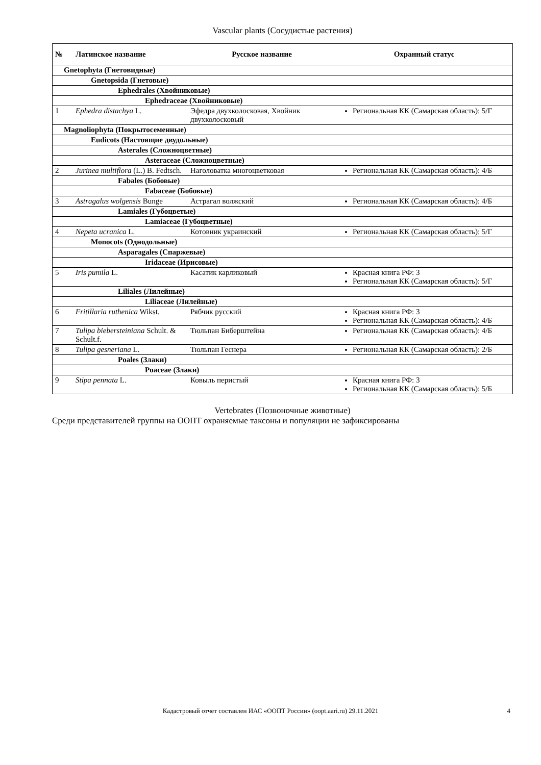Vascular plants (Сосудистые растения)
| № | Латинское название | Русское название | Охранный статус |
| --- | --- | --- | --- |
| Gnetophyta (Гнетовидные) | | | |
| Gnetopsida (Гнетовые) | | | |
| Ephedrales (Хвойниковые) | | | |
| Ephedraceae (Хвойниковые) | | | |
| 1 | Ephedra distachya L. | Эфедра двухколосковая, Хвойник двухколосковый | Региональная КК (Самарская область): 5/Г |
| Magnoliophyta (Покрытосеменные) | | | |
| Eudicots (Настоящие двудольные) | | | |
| Asterales (Сложноцветные) | | | |
| Asteraceae (Сложноцветные) | | | |
| 2 | Jurinea multiflora (L.) B. Fedtsch. | Наголоватка многоцветковая | Региональная КК (Самарская область): 4/Б |
| Fabales (Бобовые) | | | |
| Fabaceae (Бобовые) | | | |
| 3 | Astragalus wolgensis Bunge | Астрагал волжский | Региональная КК (Самарская область): 4/Б |
| Lamiales (Губоцветые) | | | |
| Lamiaceae (Губоцветные) | | | |
| 4 | Nepeta ucranica L. | Котовник украинский | Региональная КК (Самарская область): 5/Г |
| Monocots (Однодольные) | | | |
| Asparagales (Спаржевые) | | | |
| Iridaceae (Ирисовые) | | | |
| 5 | Iris pumila L. | Касатик карликовый | Красная книга РФ: 3 Региональная КК (Самарская область): 5/Г |
| Liliales (Лилейные) | | | |
| Liliaceae (Лилейные) | | | |
| 6 | Fritillaria ruthenica Wikst. | Рябчик русский | Красная книга РФ: 3 Региональная КК (Самарская область): 4/Б |
| 7 | Tulipa biebersteiniana Schult. & Schult.f. | Тюльпан Биберштейна | Региональная КК (Самарская область): 4/Б |
| 8 | Tulipa gesneriana L. | Тюльпан Геснера | Региональная КК (Самарская область): 2/Б |
| Poales (Злаки) | | | |
| Poaceae (Злаки) | | | |
| 9 | Stipa pennata L. | Ковыль перистый | Красная книга РФ: 3 Региональная КК (Самарская область): 5/Б |
Vertebrates (Позвоночные животные)
Среди представителей группы на ООПТ охраняемые таксоны и популяции не зафиксированы
Кадастровый отчет составлен ИАС «ООПТ России» (oopt.aari.ru) 29.11.2021 4